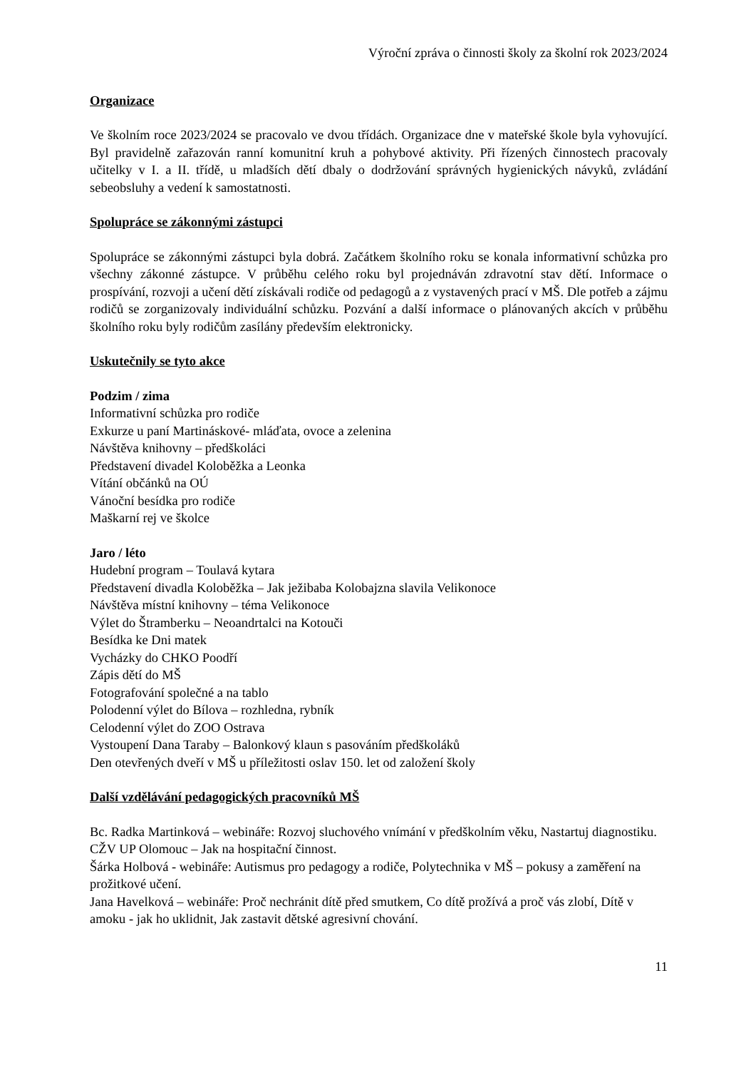Výroční zpráva o činnosti školy za školní rok 2023/2024
Organizace
Ve školním roce 2023/2024 se pracovalo ve dvou třídách. Organizace dne v mateřské škole byla vyhovující. Byl pravidelně zařazován ranní komunitní kruh a pohybové aktivity. Při řízených činnostech pracovaly učitelky v I. a II. třídě, u mladších dětí dbaly o dodržování správných hygienických návyků, zvládání sebeobsluhy a vedení k samostatnosti.
Spolupráce se zákonnými zástupci
Spolupráce se zákonnými zástupci byla dobrá. Začátkem školního roku se konala informativní schůzka pro všechny zákonné zástupce. V průběhu celého roku byl projednáván zdravotní stav dětí. Informace o prospívání, rozvoji a učení dětí získávali rodiče od pedagogů a z vystavených prací v MŠ. Dle potřeb a zájmu rodičů se zorganizovaly individuální schůzku. Pozvání a další informace o plánovaných akcích v průběhu školního roku byly rodičům zasílány především elektronicky.
Uskutečnily se tyto akce
Podzim / zima
Informativní schůzka pro rodiče
Exkurze u paní Martináskové- mláďata, ovoce a zelenina
Návštěva knihovny – předškoláci
Představení divadel Koloběžka a Leonka
Vítání občánků na OÚ
Vánoční besídka pro rodiče
Maškarní rej ve školce
Jaro / léto
Hudební program – Toulavá kytara
Představení divadla Koloběžka – Jak ježibaba Kolobajzna slavila Velikonoce
Návštěva místní knihovny – téma Velikonoce
Výlet do Štramberku – Neoandrtalci na Kotouči
Besídka ke Dni matek
Vycházky do CHKO Poodří
Zápis dětí do MŠ
Fotografování společné a na tablo
Polodenní výlet do Bílova – rozhledna, rybník
Celodenní výlet do ZOO Ostrava
Vystoupení Dana Taraby – Balonkový klaun s pasováním předškoláků
Den otevřených dveří v MŠ u příležitosti oslav 150. let od založení školy
Další vzdělávání pedagogických pracovníků MŠ
Bc. Radka Martinková – webináře: Rozvoj sluchového vnímání v předškolním věku, Nastartuj diagnostiku.
CŽV UP Olomouc – Jak na hospitační činnost.
Šárka Holbová - webináře: Autismus pro pedagogy a rodiče, Polytechnika v MŠ – pokusy a zaměření na prožitkové učení.
Jana Havelková – webináře: Proč nechránit dítě před smutkem, Co dítě prožívá a proč vás zlobí, Dítě v amoku - jak ho uklidnit, Jak zastavit dětské agresivní chování.
11